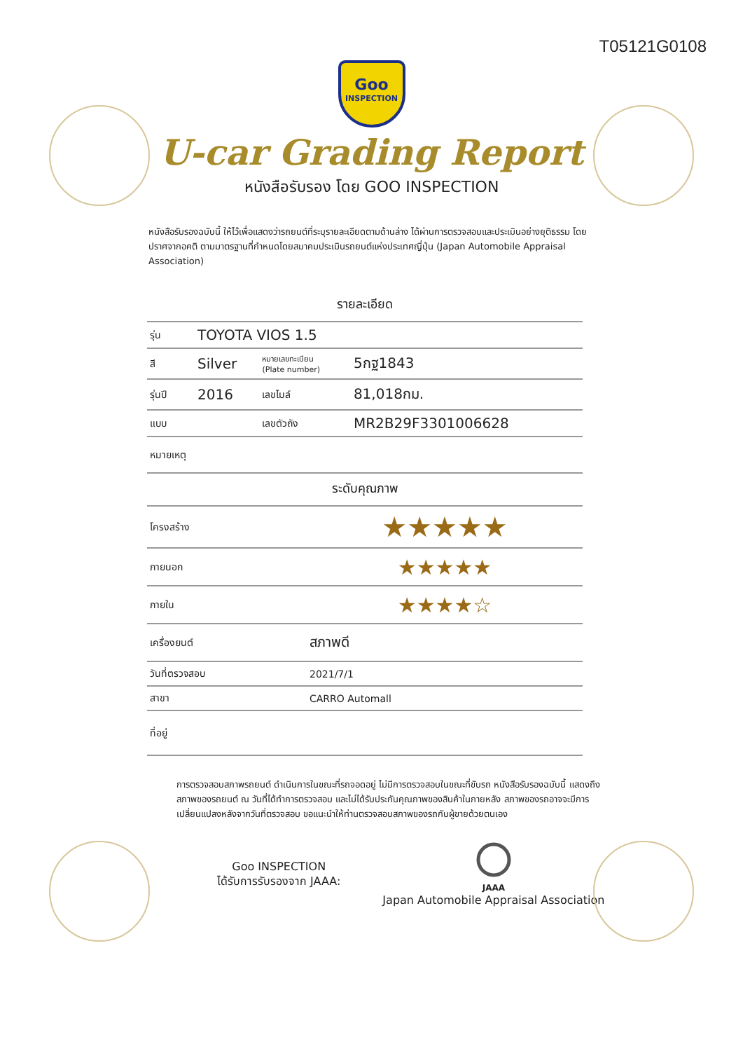T05121G0108
Goo
INSPECTION
U-car Grading Report
หนังสือรับรอง โดย GOO INSPECTION
หนังสือรับรองฉบับนี้ ให้ไว้เพื่อแสดงว่ารถยนต์ที่ระบุรายละเอียดตามด้านล่าง ได้ผ่านการตรวจสอบและประเมินอย่างยุติธรรม โดยปราศจากอคติ ตามมาตรฐานที่กำหนดโดยสมาคมประเมินรถยนต์แห่งประเทศญี่ปุ่น (Japan Automobile Appraisal Association)
รายละเอียด
| รุ่น | TOYOTA VIOS 1.5 | | | |
| สี | Silver | หมายเลขทะเบียน (Plate number) | | 5กฐ1843 |
| รุ่นปี | 2016 | เลขไมล์ | | 81,018กม. |
| แบบ | | เลขตัวถัง | MR2B29F3301006628 | |
| หมายเหตุ | | | | |
ระดับคุณภาพ
| โครงสร้าง | ★★★★★ |
| ภายนอก | ★★★★★ |
| ภายใน | ★★★★☆ |
| เครื่องยนต์ | สภาพดี |
| วันที่ตรวจสอบ | 2021/7/1 |
| สาขา | CARRO Automall |
| ที่อยู่ | |
การตรวจสอบสภาพรถยนต์ ดำเนินการในขณะที่รถจอดอยู่ ไม่มีการตรวจสอบในขณะที่ขับรถ หนังสือรับรองฉบับนี้ แสดงถึงสภาพของรถยนต์ ณ วันที่ได้ทำการตรวจสอบ และไม่ได้รับประกันคุณภาพของสินค้าในภายหลัง สภาพของรถอาจจะมีการเปลี่ยนแปลงหลังจากวันที่ตรวจสอบ ขอแนะนำให้ท่านตรวจสอบสภาพของรถกับผู้ขายด้วยตนเอง
Goo INSPECTION
ได้รับการรับรองจาก JAAA:
JAAA
Japan Automobile Appraisal Association